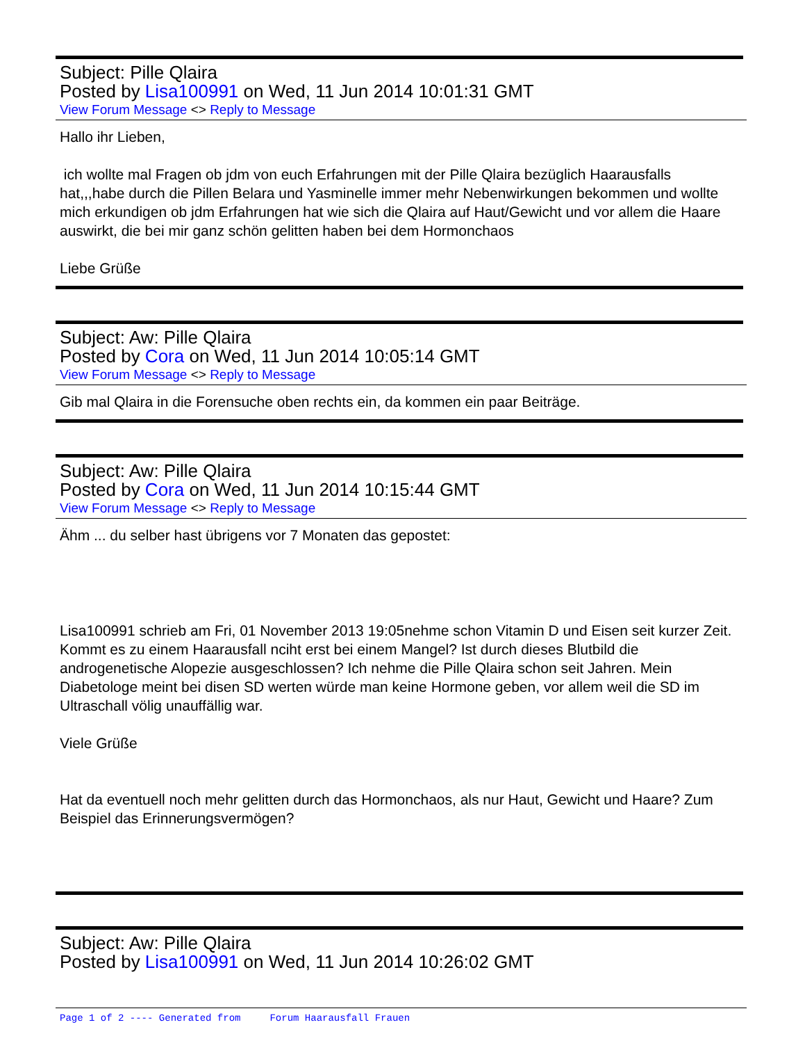Subject: Pille Qlaira
Posted by Lisa100991 on Wed, 11 Jun 2014 10:01:31 GMT
View Forum Message <> Reply to Message
Hallo ihr Lieben,
ich wollte mal Fragen ob jdm von euch Erfahrungen mit der Pille Qlaira bezüglich Haarausfalls hat,,,habe durch die Pillen Belara und Yasminelle immer mehr Nebenwirkungen bekommen und wollte mich erkundigen ob jdm Erfahrungen hat wie sich die Qlaira auf Haut/Gewicht und vor allem die Haare auswirkt, die bei mir ganz schön gelitten haben bei dem Hormonchaos
Liebe Grüße
Subject: Aw: Pille Qlaira
Posted by Cora on Wed, 11 Jun 2014 10:05:14 GMT
View Forum Message <> Reply to Message
Gib mal Qlaira in die Forensuche oben rechts ein, da kommen ein paar Beiträge.
Subject: Aw: Pille Qlaira
Posted by Cora on Wed, 11 Jun 2014 10:15:44 GMT
View Forum Message <> Reply to Message
Ähm ... du selber hast übrigens vor 7 Monaten das gepostet:
Lisa100991 schrieb am Fri, 01 November 2013 19:05nehme schon Vitamin D und Eisen seit kurzer Zeit. Kommt es zu einem Haarausfall nciht erst bei einem Mangel? Ist durch dieses Blutbild die androgenetische Alopezie ausgeschlossen? Ich nehme die Pille Qlaira schon seit Jahren. Mein Diabetologe meint bei disen SD werten würde man keine Hormone geben, vor allem weil die SD im Ultraschall völig unauffällig war.
Viele Grüße
Hat da eventuell noch mehr gelitten durch das Hormonchaos, als nur Haut, Gewicht und Haare? Zum Beispiel das Erinnerungsvermögen?
Subject: Aw: Pille Qlaira
Posted by Lisa100991 on Wed, 11 Jun 2014 10:26:02 GMT
Page 1 of 2 ---- Generated from Forum Haarausfall Frauen